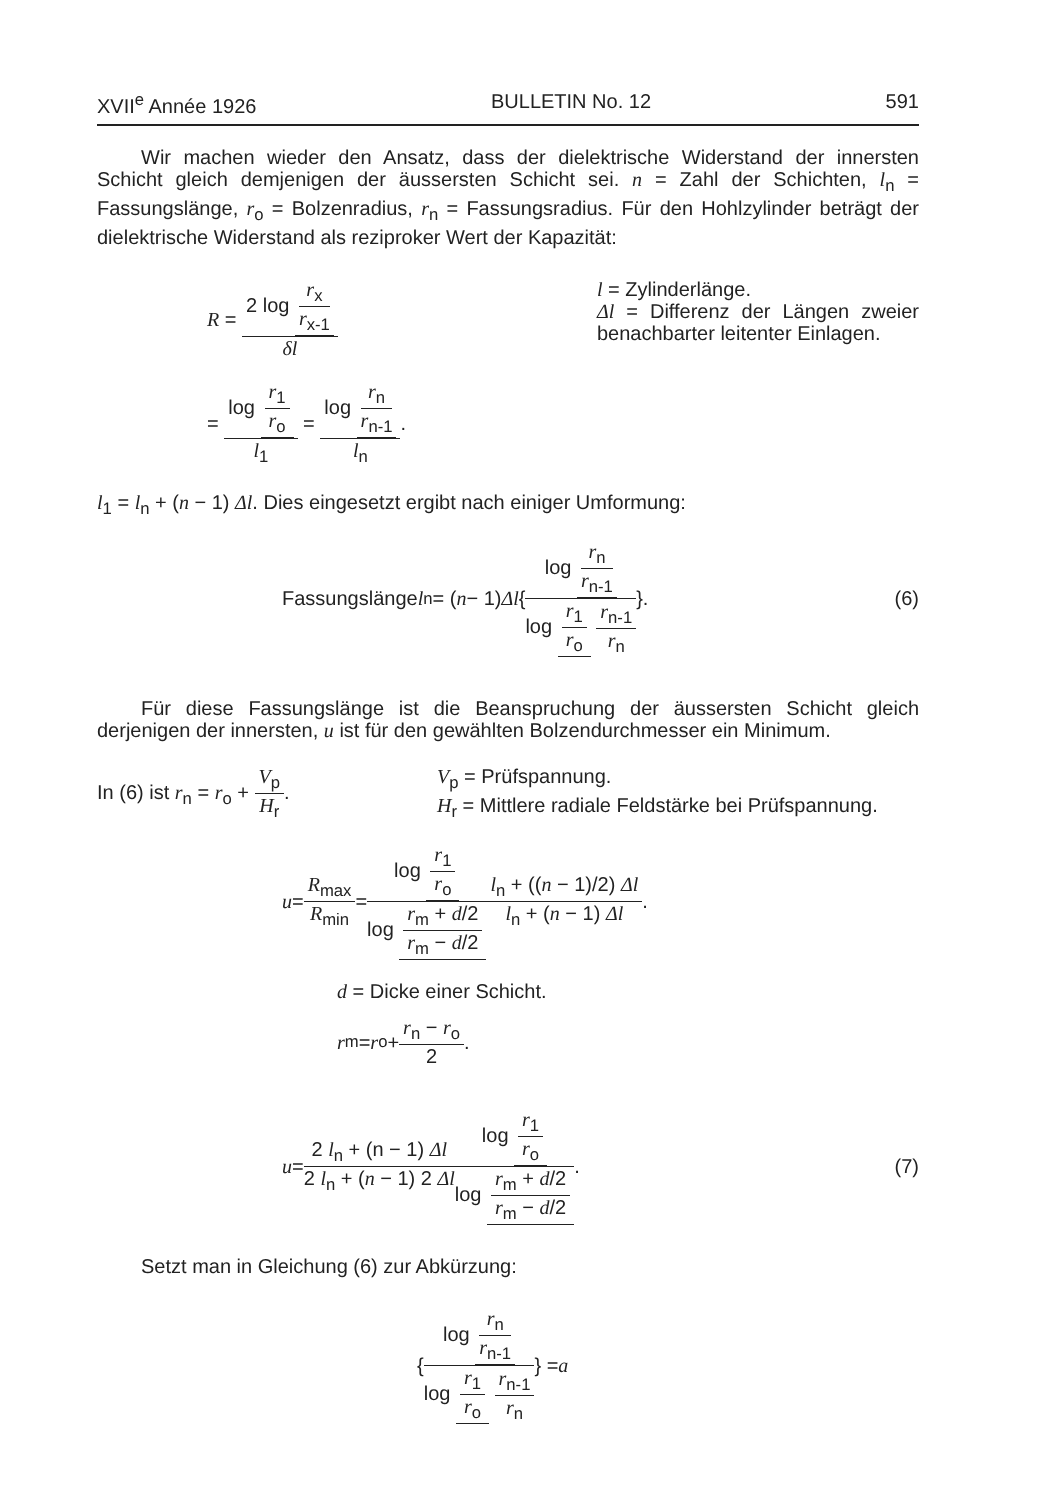XVII<sup>e</sup> Année 1926 BULLETIN No. 12 591
Wir machen wieder den Ansatz, dass der dielektrische Widerstand der innersten Schicht gleich demjenigen der äussersten Schicht sei. n = Zahl der Schichten, l<sub>n</sub> = Fassungslänge, r<sub>o</sub> = Bolzenradius, r<sub>n</sub> = Fassungsradius. Für den Hohlzylinder beträgt der dielektrische Widerstand als reziproker Wert der Kapazität:
R = 2 log r<sub>x</sub> r<sub>x-1</sub> δl
= log r<sub>1</sub> r<sub>o</sub> l<sub>1</sub> = log r<sub>n</sub> r<sub>n-1</sub> l<sub>n</sub>.
l = Zylinderlänge.
Δl = Differenz der Längen zweier benachbarter leitenter Einlagen.
l<sub>1</sub> = l<sub>n</sub> + (n − 1) Δl. Dies eingesetzt ergibt nach einiger Umformung:
Fassungslänge l<sub>n</sub> = (n − 1) Δl { log r<sub>n</sub> r<sub>n-1</sub> log r<sub>1</sub> r<sub>o</sub> r<sub>n-1</sub> r<sub>n</sub> }. (6)
Für diese Fassungslänge ist die Beanspruchung der äussersten Schicht gleich derjenigen der innersten, u ist für den gewählten Bolzendurchmesser ein Minimum.
In (6) ist r<sub>n</sub> = r<sub>o</sub> + V<sub>p</sub> H<sub>r</sub>.
V<sub>p</sub> = Prüfspannung.
H<sub>r</sub> = Mittlere radiale Feldstärke bei Prüfspannung.
u = R<sub>max</sub> R<sub>min</sub> = log r<sub>1</sub> r<sub>o</sub> log r<sub>m</sub> + d/2 r<sub>m</sub> − d/2 l<sub>n</sub> + ((n − 1)/2) Δl l<sub>n</sub> + (n − 1) Δl.
d = Dicke einer Schicht.
r<sub>m</sub> = r<sub>o</sub> + r<sub>n</sub> − r<sub>o</sub> 2.
u = 2 l<sub>n</sub> + (n − 1) Δl 2 l<sub>n</sub> + (n − 1) 2 Δl log r<sub>1</sub> r<sub>o</sub> log r<sub>m</sub> + d/2 r<sub>m</sub> − d/2. (7)
Setzt man in Gleichung (6) zur Abkürzung:
{ log r<sub>n</sub> r<sub>n-1</sub> log r<sub>1</sub> r<sub>o</sub> r<sub>n-1</sub> r<sub>n</sub> } = a